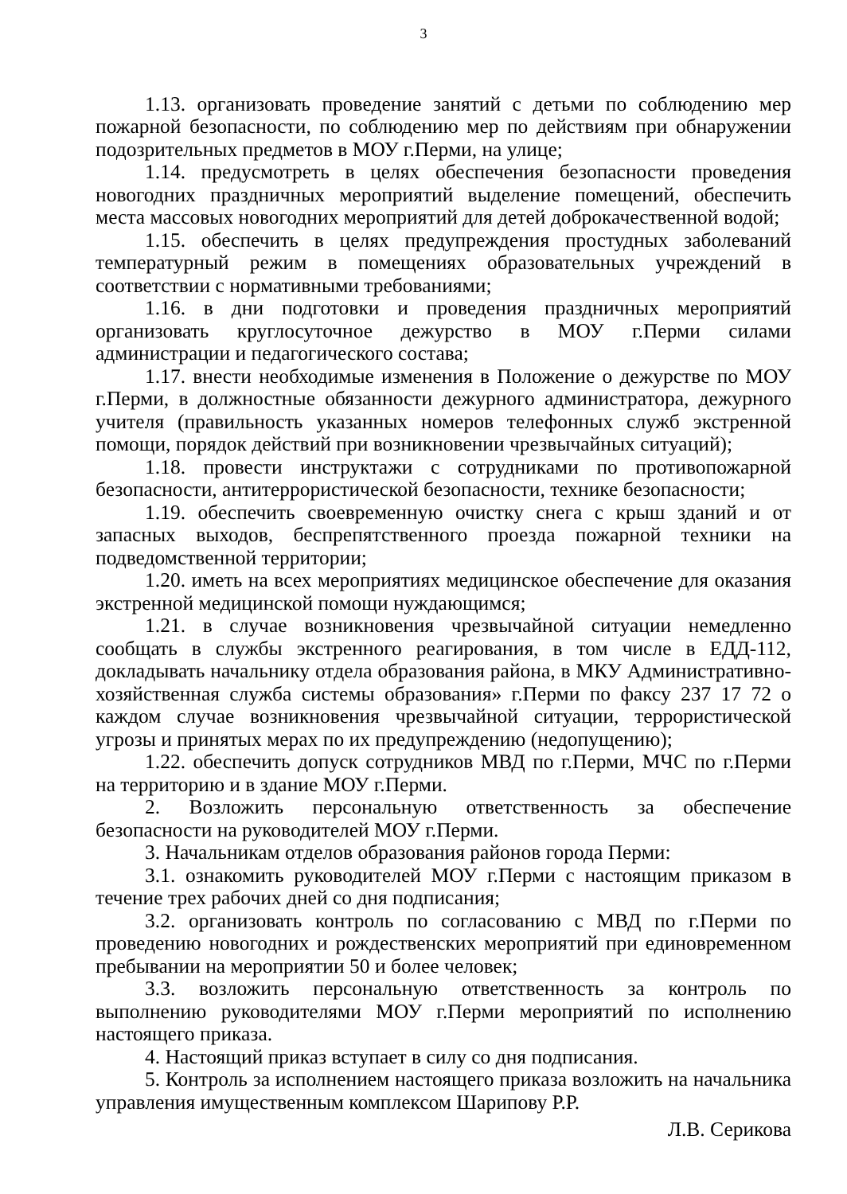3
1.13. организовать проведение занятий с детьми по соблюдению мер пожарной безопасности, по соблюдению мер по действиям при обнаружении подозрительных предметов в МОУ г.Перми, на улице;
1.14. предусмотреть в целях обеспечения безопасности проведения новогодних праздничных мероприятий выделение помещений, обеспечить места массовых новогодних мероприятий для детей доброкачественной водой;
1.15. обеспечить в целях предупреждения простудных заболеваний температурный режим в помещениях образовательных учреждений в соответствии с нормативными требованиями;
1.16. в дни подготовки и проведения праздничных мероприятий организовать круглосуточное дежурство в МОУ г.Перми силами администрации и педагогического состава;
1.17. внести необходимые изменения в Положение о дежурстве по МОУ г.Перми, в должностные обязанности дежурного администратора, дежурного учителя (правильность указанных номеров телефонных служб экстренной помощи, порядок действий при возникновении чрезвычайных ситуаций);
1.18. провести инструктажи с сотрудниками по противопожарной безопасности, антитеррористической безопасности, технике безопасности;
1.19. обеспечить своевременную очистку снега с крыш зданий и от запасных выходов, беспрепятственного проезда пожарной техники на подведомственной территории;
1.20. иметь на всех мероприятиях медицинское обеспечение для оказания экстренной медицинской помощи нуждающимся;
1.21. в случае возникновения чрезвычайной ситуации немедленно сообщать в службы экстренного реагирования, в том числе в ЕДД-112, докладывать начальнику отдела образования района, в МКУ Административно-хозяйственная служба системы образования» г.Перми по факсу 237 17 72 о каждом случае возникновения чрезвычайной ситуации, террористической угрозы и принятых мерах по их предупреждению (недопущению);
1.22. обеспечить допуск сотрудников МВД по г.Перми, МЧС по г.Перми на территорию и в здание МОУ г.Перми.
2. Возложить персональную ответственность за обеспечение безопасности на руководителей МОУ г.Перми.
3. Начальникам отделов образования районов города Перми:
3.1. ознакомить руководителей МОУ г.Перми с настоящим приказом в течение трех рабочих дней со дня подписания;
3.2. организовать контроль по согласованию с МВД по г.Перми по проведению новогодних и рождественских мероприятий при единовременном пребывании на мероприятии 50 и более человек;
3.3. возложить персональную ответственность за контроль по выполнению руководителями МОУ г.Перми мероприятий по исполнению настоящего приказа.
4. Настоящий приказ вступает в силу со дня подписания.
5. Контроль за исполнением настоящего приказа возложить на начальника управления имущественным комплексом Шарипову Р.Р.
Л.В. Серикова